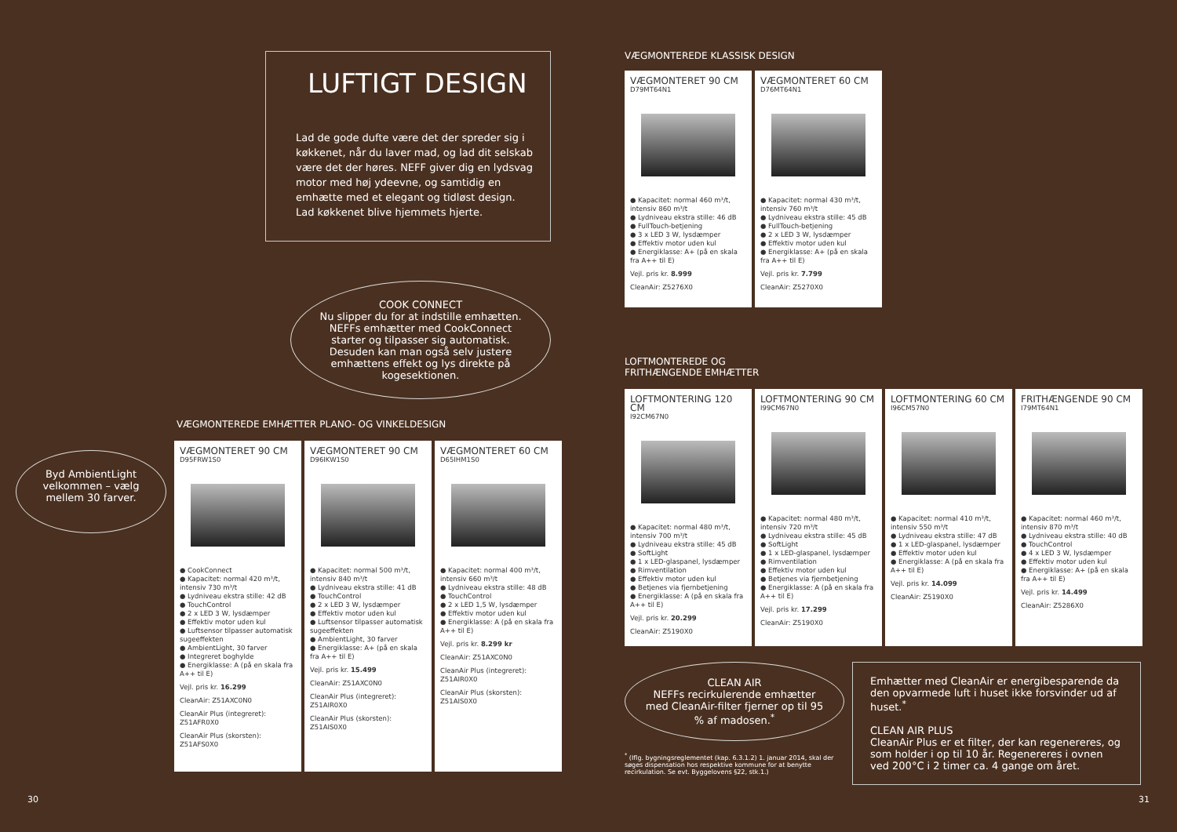LUFTIGT DESIGN
Lad de gode dufte være det der spreder sig i køkkenet, når du laver mad, og lad dit selskab være det der høres. NEFF giver dig en lydsvag motor med høj ydeevne, og samtidig en emhætte med et elegant og tidløst design. Lad køkkenet blive hjemmets hjerte.
COOK CONNECT
Nu slipper du for at indstille emhætten. NEFFs emhætter med CookConnect starter og tilpasser sig automatisk. Desuden kan man også selv justere emhættens effekt og lys direkte på kogesektionen.
Byd AmbientLight velkommen – vælg mellem 30 farver.
VÆGMONTEREDE EMHÆTTER PLANO- OG VINKELDESIGN
VÆGMONTERET 90 CM
D95FRW1S0
● CookConnect
● Kapacitet: normal 420 m³/t, intensiv 730 m³/t
● Lydniveau ekstra stille: 42 dB
● TouchControl
● 2 x LED 3 W, lysdæmper
● Effektiv motor uden kul
● Luftsensor tilpasser automatisk sugeeffekten
● AmbientLight, 30 farver
● Integreret boghylde
● Energiklasse: A (på en skala fra A++ til E)
Vejl. pris kr. 16.299
CleanAir: Z51AXC0N0
CleanAir Plus (integreret): Z51AFR0X0
CleanAir Plus (skorsten): Z51AFS0X0
VÆGMONTERET 90 CM
D96IKW1S0
● Kapacitet: normal 500 m³/t, intensiv 840 m³/t
● Lydniveau ekstra stille: 41 dB
● TouchControl
● 2 x LED 3 W, lysdæmper
● Effektiv motor uden kul
● Luftsensor tilpasser automatisk sugeeffekten
● AmbientLight, 30 farver
● Energiklasse: A+ (på en skala fra A++ til E)
Vejl. pris kr. 15.499
CleanAir: Z51AXC0N0
CleanAir Plus (integreret): Z51AIR0X0
CleanAir Plus (skorsten): Z51AIS0X0
VÆGMONTERET 60 CM
D65IHM1S0
● Kapacitet: normal 400 m³/t, intensiv 660 m³/t
● Lydniveau ekstra stille: 48 dB
● TouchControl
● 2 x LED 1,5 W, lysdæmper
● Effektiv motor uden kul
● Energiklasse: A (på en skala fra A++ til E)
Vejl. pris kr. 8.299 kr
CleanAir: Z51AXC0N0
CleanAir Plus (integreret): Z51AIR0X0
CleanAir Plus (skorsten): Z51AIS0X0
30
VÆGMONTEREDE KLASSISK DESIGN
VÆGMONTERET 90 CM
D79MT64N1
● Kapacitet: normal 460 m³/t, intensiv 860 m³/t
● Lydniveau ekstra stille: 46 dB
● FullTouch-betjening
● 3 x LED 3 W, lysdæmper
● Effektiv motor uden kul
● Energiklasse: A+ (på en skala fra A++ til E)
Vejl. pris kr. 8.999
CleanAir: Z5276X0
VÆGMONTERET 60 CM
D76MT64N1
● Kapacitet: normal 430 m³/t, intensiv 760 m³/t
● Lydniveau ekstra stille: 45 dB
● FullTouch-betjening
● 2 x LED 3 W, lysdæmper
● Effektiv motor uden kul
● Energiklasse: A+ (på en skala fra A++ til E)
Vejl. pris kr. 7.799
CleanAir: Z5270X0
LOFTMONTEREDE OG
FRITHÆNGENDE EMHÆTTER
LOFTMONTERING 120 CM
I92CM67N0
● Kapacitet: normal 480 m³/t, intensiv 700 m³/t
● Lydniveau ekstra stille: 45 dB
● SoftLight
● 1 x LED-glaspanel, lysdæmper
● Rimventilation
● Effektiv motor uden kul
● Betjenes via fjernbetjening
● Energiklasse: A (på en skala fra A++ til E)
Vejl. pris kr. 20.299
CleanAir: Z5190X0
LOFTMONTERING 90 CM
I99CM67N0
● Kapacitet: normal 480 m³/t, intensiv 720 m³/t
● Lydniveau ekstra stille: 45 dB
● SoftLight
● 1 x LED-glaspanel, lysdæmper
● Rimventilation
● Effektiv motor uden kul
● Betjenes via fjernbetjening
● Energiklasse: A (på en skala fra A++ til E)
Vejl. pris kr. 17.299
CleanAir: Z5190X0
LOFTMONTERING 60 CM
I96CM57N0
● Kapacitet: normal 410 m³/t, intensiv 550 m³/t
● Lydniveau ekstra stille: 47 dB
● 1 x LED-glaspanel, lysdæmper
● Effektiv motor uden kul
● Energiklasse: A (på en skala fra A++ til E)
Vejl. pris kr. 14.099
CleanAir: Z5190X0
FRITHÆNGENDE 90 CM
I79MT64N1
● Kapacitet: normal 460 m³/t, intensiv 870 m³/t
● Lydniveau ekstra stille: 40 dB
● TouchControl
● 4 x LED 3 W, lysdæmper
● Effektiv motor uden kul
● Energiklasse: A+ (på en skala fra A++ til E)
Vejl. pris kr. 14.499
CleanAir: Z5286X0
CLEAN AIR
NEFFs recirkulerende emhætter med CleanAir-filter fjerner op til 95 % af madosen.<sup>*</sup>
<sup>*</sup> (Iflg. bygningsreglementet (kap. 6.3.1.2) 1. januar 2014, skal der søges dispensation hos respektive kommune for at benytte recirkulation. Se evt. Byggelovens §22, stk.1.)
Emhætter med CleanAir er energibesparende da den opvarmede luft i huset ikke forsvinder ud af huset.<sup>*</sup>
CLEAN AIR PLUS
CleanAir Plus er et filter, der kan regenereres, og som holder i op til 10 år. Regenereres i ovnen ved 200°C i 2 timer ca. 4 gange om året.
31